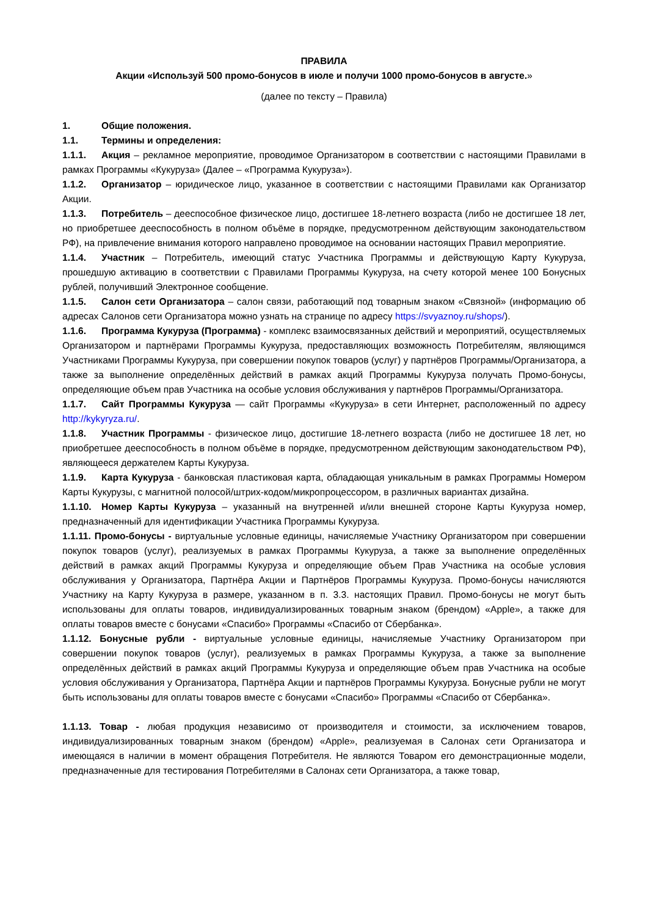ПРАВИЛА
Акции «Используй 500 промо-бонусов в июле и получи 1000 промо-бонусов в августе.»
(далее по тексту – Правила)
1. Общие положения.
1.1. Термины и определения:
1.1.1. Акция – рекламное мероприятие, проводимое Организатором в соответствии с настоящими Правилами в рамках Программы «Кукуруза» (Далее – «Программа Кукуруза»).
1.1.2. Организатор – юридическое лицо, указанное в соответствии с настоящими Правилами как Организатор Акции.
1.1.3. Потребитель – дееспособное физическое лицо, достигшее 18-летнего возраста (либо не достигшее 18 лет, но приобретшее дееспособность в полном объёме в порядке, предусмотренном действующим законодательством РФ), на привлечение внимания которого направлено проводимое на основании настоящих Правил мероприятие.
1.1.4. Участник – Потребитель, имеющий статус Участника Программы и действующую Карту Кукуруза, прошедшую активацию в соответствии с Правилами Программы Кукуруза, на счету которой менее 100 Бонусных рублей, получивший Электронное сообщение.
1.1.5. Салон сети Организатора – салон связи, работающий под товарным знаком «Связной» (информацию об адресах Салонов сети Организатора можно узнать на странице по адресу https://svyaznoy.ru/shops/).
1.1.6. Программа Кукуруза (Программа) - комплекс взаимосвязанных действий и мероприятий, осуществляемых Организатором и партнёрами Программы Кукуруза, предоставляющих возможность Потребителям, являющимся Участниками Программы Кукуруза, при совершении покупок товаров (услуг) у партнёров Программы/Организатора, а также за выполнение определённых действий в рамках акций Программы Кукуруза получать Промо-бонусы, определяющие объем прав Участника на особые условия обслуживания у партнёров Программы/Организатора.
1.1.7. Сайт Программы Кукуруза — сайт Программы «Кукуруза» в сети Интернет, расположенный по адресу http://kykyryza.ru/.
1.1.8. Участник Программы - физическое лицо, достигшие 18-летнего возраста (либо не достигшее 18 лет, но приобретшее дееспособность в полном объёме в порядке, предусмотренном действующим законодательством РФ), являющееся держателем Карты Кукуруза.
1.1.9. Карта Кукуруза - банковская пластиковая карта, обладающая уникальным в рамках Программы Номером Карты Кукурузы, с магнитной полосой/штрих-кодом/микропроцессором, в различных вариантах дизайна.
1.1.10. Номер Карты Кукуруза – указанный на внутренней и/или внешней стороне Карты Кукуруза номер, предназначенный для идентификации Участника Программы Кукуруза.
1.1.11. Промо-бонусы - виртуальные условные единицы, начисляемые Участнику Организатором при совершении покупок товаров (услуг), реализуемых в рамках Программы Кукуруза, а также за выполнение определённых действий в рамках акций Программы Кукуруза и определяющие объем Прав Участника на особые условия обслуживания у Организатора, Партнёра Акции и Партнёров Программы Кукуруза. Промо-бонусы начисляются Участнику на Карту Кукуруза в размере, указанном в п. 3.3. настоящих Правил. Промо-бонусы не могут быть использованы для оплаты товаров, индивидуализированных товарным знаком (брендом) «Apple», а также для оплаты товаров вместе с бонусами «Спасибо» Программы «Спасибо от Сбербанка».
1.1.12. Бонусные рубли - виртуальные условные единицы, начисляемые Участнику Организатором при совершении покупок товаров (услуг), реализуемых в рамках Программы Кукуруза, а также за выполнение определённых действий в рамках акций Программы Кукуруза и определяющие объем прав Участника на особые условия обслуживания у Организатора, Партнёра Акции и партнёров Программы Кукуруза. Бонусные рубли не могут быть использованы для оплаты товаров вместе с бонусами «Спасибо» Программы «Спасибо от Сбербанка».
1.1.13. Товар - любая продукция независимо от производителя и стоимости, за исключением товаров, индивидуализированных товарным знаком (брендом) «Apple», реализуемая в Салонах сети Организатора и имеющаяся в наличии в момент обращения Потребителя. Не являются Товаром его демонстрационные модели, предназначенные для тестирования Потребителями в Салонах сети Организатора, а также товар,